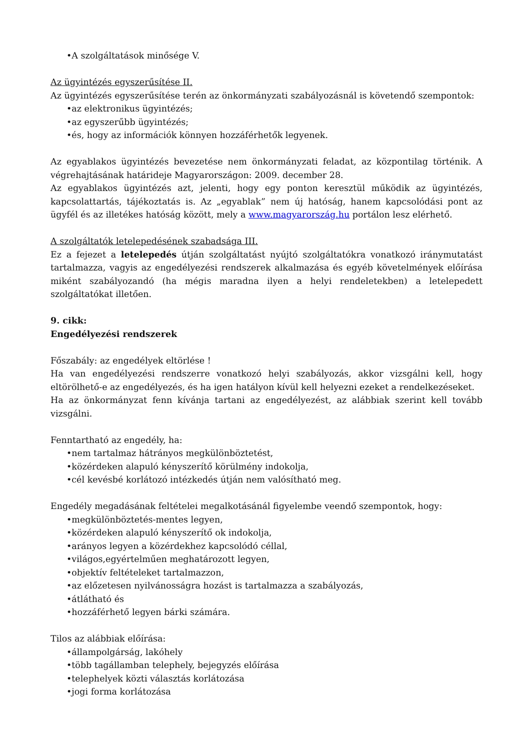•A szolgáltatások minősége V.
Az ügyintézés egyszerűsítése II.
Az ügyintézés egyszerűsítése terén az önkormányzati szabályozásnál is követendő szempontok:
•az elektronikus ügyintézés;
•az egyszerűbb ügyintézés;
•és, hogy az információk könnyen hozzáférhetők legyenek.
Az egyablakos ügyintézés bevezetése nem önkormányzati feladat, az központilag történik. A végrehajtásának határideje Magyarországon: 2009. december 28.
Az egyablakos ügyintézés azt, jelenti, hogy egy ponton keresztül működik az ügyintézés, kapcsolattartás, tájékoztatás is. Az „egyablak” nem új hatóság, hanem kapcsolódási pont az ügyfél és az illetékes hatóság között, mely a www.magyarország.hu portálon lesz elérhető.
A szolgáltatók letelepedésének szabadsága III.
Ez a fejezet a letelepedés útján szolgáltatást nyújtó szolgáltatókra vonatkozó iránymutatást tartalmazza, vagyis az engedélyezési rendszerek alkalmazása és egyéb követelmények előírása miként szabályozandó (ha mégis maradna ilyen a helyi rendeletekben) a letelepedett szolgáltatókat illetően.
9. cikk:
Engedélyezési rendszerek
Főszabály: az engedélyek eltörlése !
Ha van engedélyezési rendszerre vonatkozó helyi szabályozás, akkor vizsgálni kell, hogy eltörölhető-e az engedélyezés, és ha igen hatályon kívül kell helyezni ezeket a rendelkezéseket.
Ha az önkormányzat fenn kívánja tartani az engedélyezést, az alábbiak szerint kell tovább vizsgálni.
Fenntartható az engedély, ha:
•nem tartalmaz hátrányos megkülönböztetést,
•közérdeken alapuló kényszerítő körülmény indokolja,
•cél kevésbé korlátozó intézkedés útján nem valósítható meg.
Engedély megadásának feltételei megalkotásánál figyelembe veendő szempontok, hogy:
•megkülönböztetés-mentes legyen,
•közérdeken alapuló kényszerítő ok indokolja,
•arányos legyen a közérdekhez kapcsolódó céllal,
•világos,egyértelműen meghatározott legyen,
•objektív feltételeket tartalmazzon,
•az előzetesen nyilvánosságra hozást is tartalmazza a szabályozás,
•átlátható és
•hozzáférhető legyen bárki számára.
Tilos az alábbiak előírása:
•állampolgárság, lakóhely
•több tagállamban telephely, bejegyzés előírása
•telephelyek közti választás korlátozása
•jogi forma korlátozása